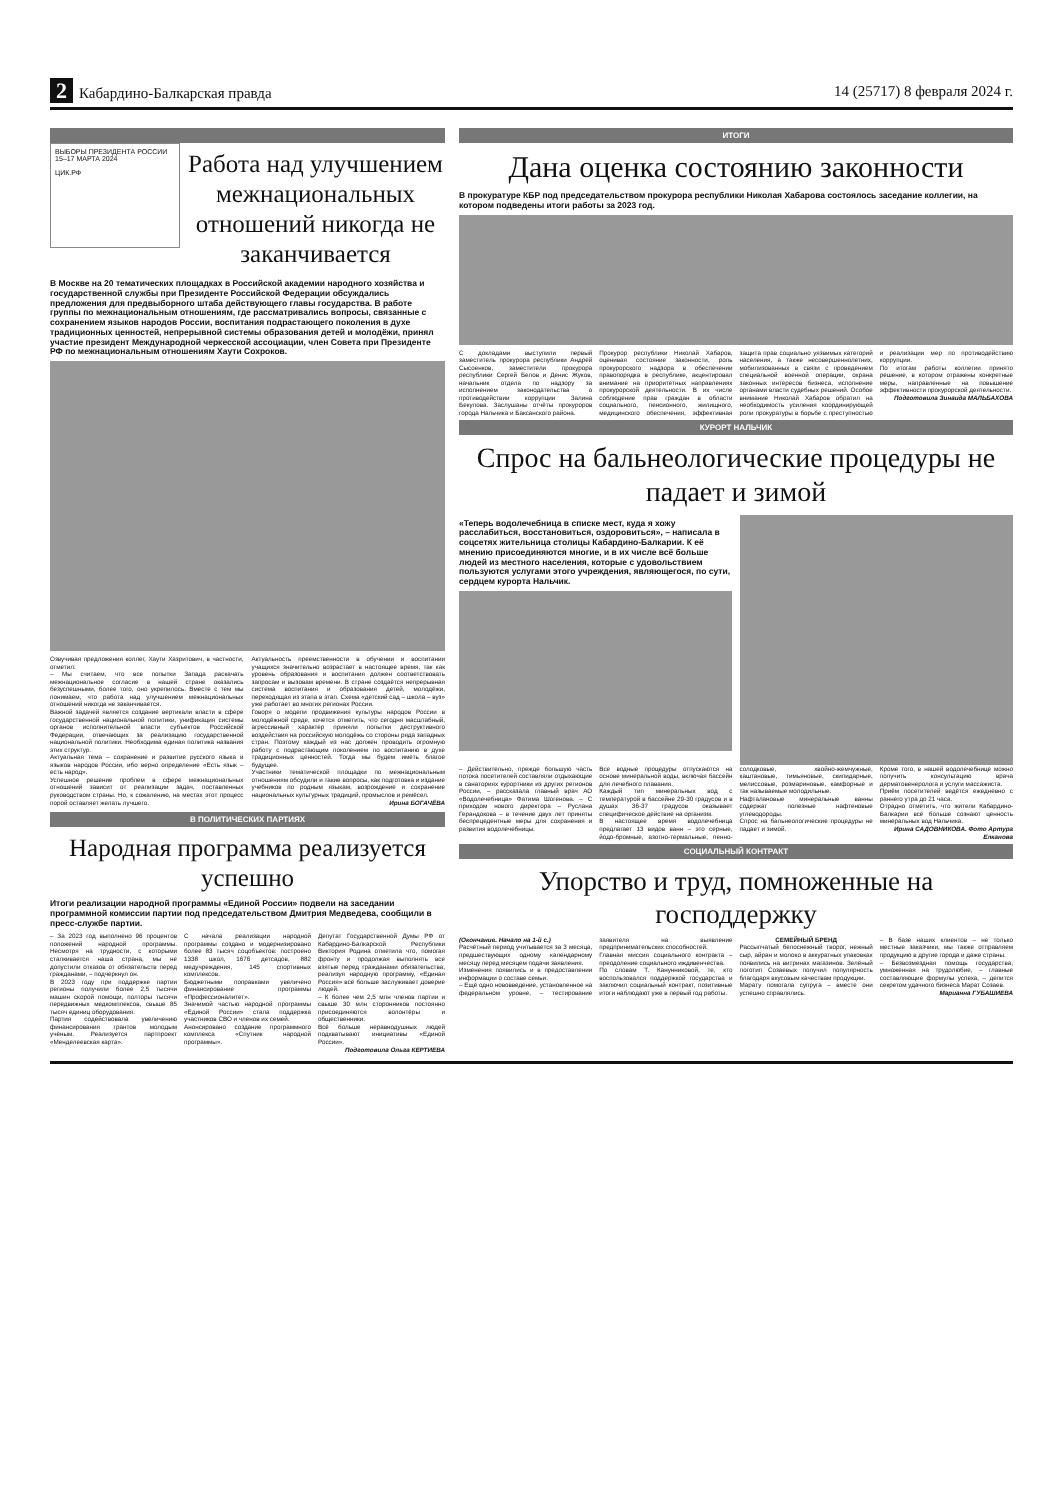2 Кабардино-Балкарская правда 14 (25717) 8 февраля 2024 г.
ВЫБОРЫ ПРЕЗИДЕНТА РОССИИ 15–17 МАРТА 2024
ЦИК.РФ
Работа над улучшением межнациональных отношений никогда не заканчивается
В Москве на 20 тематических площадках в Российской академии народного хозяйства и государственной службы при Президенте Российской Федерации обсуждались предложения для предвыборного штаба действующего главы государства. В работе группы по межнациональным отношениям, где рассматривались вопросы, связанные с сохранением языков народов России, воспитания подрастающего поколения в духе традиционных ценностей, непрерывной системы образования детей и молодёжи, принял участие президент Международной черкесской ассоциации, член Совета при Президенте РФ по межнациональным отношениям Хаути Сохроков.
Озвучивая предложения коллег, Хаути Хазритович, в частности, отметил:
– Мы считаем, что все попытки Запада раскачать межнациональное согласие в нашей стране оказались безуспешными, более того, оно укрепилось. Вместе с тем мы понимаем, что работа над улучшением межнациональных отношений никогда не заканчивается.
Важной задачей является создание вертикали власти в сфере государственной национальной политики, унификация системы органов исполнительной власти субъектов Российской Федерации, отвечающих за реализацию государственной национальной политики. Необходима единая политика названия этих структур.
Актуальная тема – сохранение и развитие русского языка и языков народов России, ибо верно определение «Есть язык – есть народ».
Успешное решение проблем в сфере межнациональных отношений зависит от реализации задач, поставленных руководством страны. Но, к сожалению, на местах этот процесс порой оставляет желать лучшего.
Актуальность преемственности в обучении и воспитании учащихся значительно возрастает в настоящее время, так как уровень образования и воспитания должен соответствовать запросам и вызовам времени. В стране создаётся непрерывная система воспитания и образования детей, молодёжи, переходящая из этапа в этап. Схема «детский сад – школа – вуз» уже работает во многих регионах России.
Говоря о модели продвижения культуры народов России в молодёжной среде, хочется отметить, что сегодня масштабный, агрессивный характер приняли попытки деструктивного воздействия на российскую молодёжь со стороны ряда западных стран. Поэтому каждый из нас должен проводить огромную работу с подрастающим поколением по воспитанию в духе традиционных ценностей. Тогда мы будем иметь благое будущее.
Участники тематической площадки по межнациональным отношениям обсудили и такие вопросы, как подготовка и издание учебников по родным языкам, возрождение и сохранение национальных культурных традиций, промыслов и ремёсел.
Ирина БОГАЧЁВА
В ПОЛИТИЧЕСКИХ ПАРТИЯХ
Народная программа реализуется успешно
Итоги реализации народной программы «Единой России» подвели на заседании программной комиссии партии под председательством Дмитрия Медведева, сообщили в пресс-службе партии.
– За 2023 год выполнено 96 процентов положений народной программы. Несмотря на трудности, с которыми сталкивается наша страна, мы не допустили отказов от обязательств перед гражданами, – подчеркнул он.
В 2023 году при поддержке партии регионы получили более 2,5 тысячи машин скорой помощи, полторы тысячи передвижных медкомплексов, свыше 85 тысяч единиц оборудования.
Партия содействовала увеличению финансирования грантов молодым учёным. Реализуется партпроект «Менделеевская карта».
С начала реализации народной программы создано и модернизировано более 83 тысяч соцобъектов: построено 1338 школ, 1676 детсадов, 882 медучреждения, 145 спортивных комплексов.
Бюджетными поправками увеличено финансирование программы «Профессионалитет».
Значимой частью народной программы «Единой России» стала поддержка участников СВО и членов их семей.
Анонсировано создание программного комплекса «Спутник народной программы».
Депутат Государственной Думы РФ от Кабардино-Балкарской Республики Виктория Родина отметила что, помогая фронту и продолжая выполнять все взятые перед гражданами обязательства, реализуя народную программу, «Единая Россия» всё больше заслуживает доверие людей.
– К более чем 2,5 млн членов партии и свыше 30 млн сторонников постоянно присоединяются волонтёры и общественники.
Всё больше неравнодушных людей подхватывают инициативы «Единой России».
Подготовила Ольга КЕРТИЕВА
ИТОГИ
Дана оценка состоянию законности
В прокуратуре КБР под председательством прокурора республики Николая Хабарова состоялось заседание коллегии, на котором подведены итоги работы за 2023 год.
С докладами выступили первый заместитель прокурора республики Андрей Сысоенков, заместители прокурора республики Сергей Белов и Денис Жуков, начальник отдела по надзору за исполнением законодательства о противодействии коррупции Залина Бекулова. Заслушаны отчёты прокуроров города Нальчика и Баксанского района.
Прокурор республики Николай Хабаров, оценивая состояние законности, роль прокурорского надзора в обеспечении правопорядка в республике, акцентировал внимание на приоритетных направлениях прокурорской деятельности. В их числе соблюдение прав граждан в области социального, пенсионного, жилищного, медицинского обеспечения, эффективная защита прав социально уязвимых категорий населения, а также несовершеннолетних, мобилизованных в связи с проведением специальной военной операции, охрана законных интересов бизнеса, исполнение органами власти судебных решений. Особое внимание Николай Хабаров обратил на необходимость усиления координирующей роли прокуратуры в борьбе с преступностью и реализации мер по противодействию коррупции.
По итогам работы коллегии принято решение, в котором отражены конкретные меры, направленные на повышение эффективности прокурорской деятельности.
Подготовила Зинаида МАЛЬБАХОВА
КУРОРТ НАЛЬЧИК
Спрос на бальнеологические процедуры не падает и зимой
«Теперь водолечебница в списке мест, куда я хожу расслабиться, восстановиться, оздоровиться», – написала в соцсетях жительница столицы Кабардино-Балкарии. К её мнению присоединяются многие, и в их числе всё больше людей из местного населения, которые с удовольствием пользуются услугами этого учреждения, являющегося, по сути, сердцем курорта Нальчик.
– Действительно, прежде большую часть потока посетителей составляли отдыхающие в санаториях курортники из других регионов России, – рассказала главный врач АО «Водолечебница» Фатима Шогенова. – С приходом нового директора – Руслана Герандокова – в течение двух лет приняты беспрецедентные меры для сохранения и развития водолечебницы.
Все водные процедуры отпускаются на основе минеральной воды, включая бассейн для лечебного плавания.
Каждый тип минеральных вод с температурой в бассейне 29-30 градусов и в душах 36-37 градусов оказывает специфическое действие на организм.
В настоящее время водолечебница предлагает 13 видов ванн – это серные, йодо-бромные, азотно-термальные, пенно-солодковые, хвойно-жемчужные, каштановые, тимьяновые, скипидарные, мелиссовые, розмариновые, камфорные и так называемые молодильные.
Нафталановые минеральные ванны содержат полезные нафтеновые углеводороды.
Спрос на бальнеологические процедуры не падает и зимой.
Кроме того, в нашей водолечебнице можно получить консультацию врача дерматовенеролога и услуги массажиста.
Приём посетителей ведётся ежедневно с раннего утра до 21 часа.
Отрадно отметить, что жители Кабардино-Балкарии всё больше сознают ценность минеральных вод Нальчика.
Ирина САДОВНИКОВА. Фото Артура Елканова
СОЦИАЛЬНЫЙ КОНТРАКТ
Упорство и труд, помноженные на господдержку
(Окончание. Начало на 1-й с.)
Расчётный период учитывается за 3 месяца, предшествующих одному календарному месяцу перед месяцем подачи заявления.
Изменения появились и в предоставлении информации о составе семьи.
– Ещё одно нововведение, установленное на федеральном уровне, – тестирование заявителя на выявление предпринимательских способностей.
Главная миссия социального контракта – преодоление социального иждивенчества.
По словам Т. Канунниковой, те, кто воспользовался поддержкой государства и заключил социальный контракт, позитивные итоги наблюдают уже в первый год работы.
СЕМЕЙНЫЙ БРЕНД
Рассыпчатый белоснежный творог, нежный сыр, айран и молоко в аккуратных упаковках появились на витринах магазинов. Зелёный логотип Созаевых получил популярность благодаря вкусовым качествам продукции.
Марату помогала супруга – вместе они успешно справлялись.
– В базе наших клиентов – не только местные заказчики, мы также отправляем продукцию в другие города и даже страны.
– Безвозмездная помощь государства, умноженная на трудолюбие, – главные составляющие формулы успеха, – делится секретом удачного бизнеса Марат Созаев.
Марианна ГУБАШИЕВА